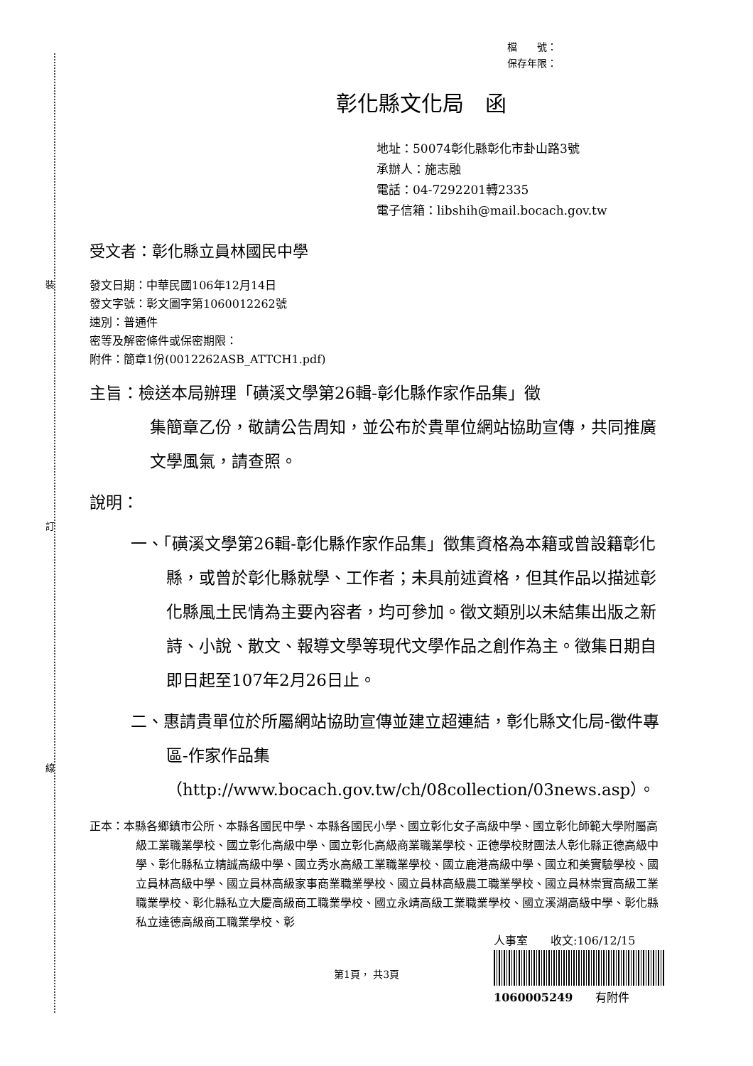裝
訂
線
檔　　號：
保存年限：
彰化縣文化局　函
地址：50074彰化縣彰化市卦山路3號
承辦人：施志融
電話：04-7292201轉2335
電子信箱：libshih@mail.bocach.gov.tw
受文者：彰化縣立員林國民中學
發文日期：中華民國106年12月14日
發文字號：彰文圖字第1060012262號
速別：普通件
密等及解密條件或保密期限：
附件：簡章1份(0012262ASB_ATTCH1.pdf)
主旨：檢送本局辦理「磺溪文學第26輯-彰化縣作家作品集」徵
集簡章乙份，敬請公告周知，並公布於貴單位網站協助宣傳，共同推廣文學風氣，請查照。
說明：
一、「磺溪文學第26輯-彰化縣作家作品集」徵集資格為本籍或曾設籍彰化縣，或曾於彰化縣就學、工作者；未具前述資格，但其作品以描述彰化縣風土民情為主要內容者，均可參加。徵文類別以未結集出版之新詩、小說、散文、報導文學等現代文學作品之創作為主。徵集日期自即日起至107年2月26日止。
二、惠請貴單位於所屬網站協助宣傳並建立超連結，彰化縣文化局-徵件專區-作家作品集（http://www.bocach.gov.tw/ch/08collection/03news.asp）。
正本：本縣各鄉鎮市公所、本縣各國民中學、本縣各國民小學、國立彰化女子高級中學、國立彰化師範大學附屬高級工業職業學校、國立彰化高級中學、國立彰化高級商業職業學校、正德學校財團法人彰化縣正德高級中學、彰化縣私立精誠高級中學、國立秀水高級工業職業學校、國立鹿港高級中學、國立和美實驗學校、國立員林高級中學、國立員林高級家事商業職業學校、國立員林高級農工職業學校、國立員林崇實高級工業職業學校、彰化縣私立大慶高級商工職業學校、國立永靖高級工業職業學校、國立溪湖高級中學、彰化縣私立達德高級商工職業學校、彰
人事室　　收文:106/12/15
1060005249　　有附件
第1頁， 共3頁